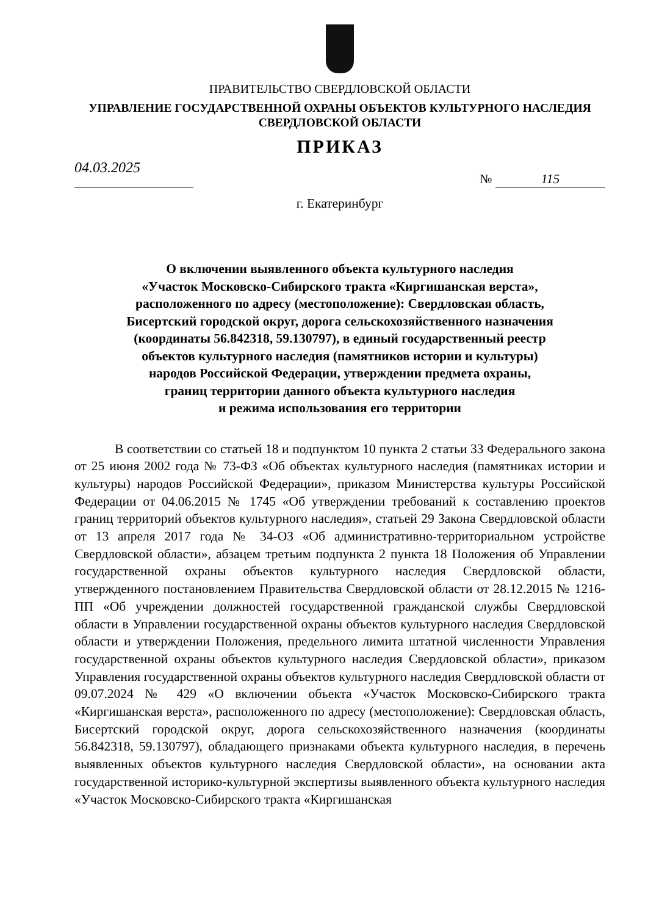ПРАВИТЕЛЬСТВО СВЕРДЛОВСКОЙ ОБЛАСТИ
УПРАВЛЕНИЕ ГОСУДАРСТВЕННОЙ ОХРАНЫ ОБЪЕКТОВ КУЛЬТУРНОГО НАСЛЕДИЯ
СВЕРДЛОВСКОЙ ОБЛАСТИ
ПРИКАЗ
04.03.2025
№ 115
г. Екатеринбург
О включении выявленного объекта культурного наследия
«Участок Московско-Сибирского тракта «Киргишанская верста»,
расположенного по адресу (местоположение): Свердловская область,
Бисертский городской округ, дорога сельскохозяйственного назначения
(координаты 56.842318, 59.130797), в единый государственный реестр
объектов культурного наследия (памятников истории и культуры)
народов Российской Федерации, утверждении предмета охраны,
границ территории данного объекта культурного наследия
и режима использования его территории
В соответствии со статьей 18 и подпунктом 10 пункта 2 статьи 33 Федерального закона от 25 июня 2002 года № 73-ФЗ «Об объектах культурного наследия (памятниках истории и культуры) народов Российской Федерации», приказом Министерства культуры Российской Федерации от 04.06.2015 № 1745 «Об утверждении требований к составлению проектов границ территорий объектов культурного наследия», статьей 29 Закона Свердловской области от 13 апреля 2017 года № 34-ОЗ «Об административно-территориальном устройстве Свердловской области», абзацем третьим подпункта 2 пункта 18 Положения об Управлении государственной охраны объектов культурного наследия Свердловской области, утвержденного постановлением Правительства Свердловской области от 28.12.2015 № 1216-ПП «Об учреждении должностей государственной гражданской службы Свердловской области в Управлении государственной охраны объектов культурного наследия Свердловской области и утверждении Положения, предельного лимита штатной численности Управления государственной охраны объектов культурного наследия Свердловской области», приказом Управления государственной охраны объектов культурного наследия Свердловской области от 09.07.2024 № 429 «О включении объекта «Участок Московско-Сибирского тракта «Киргишанская верста», расположенного по адресу (местоположение): Свердловская область, Бисертский городской округ, дорога сельскохозяйственного назначения (координаты 56.842318, 59.130797), обладающего признаками объекта культурного наследия, в перечень выявленных объектов культурного наследия Свердловской области», на основании акта государственной историко-культурной экспертизы выявленного объекта культурного наследия «Участок Московско-Сибирского тракта «Киргишанская